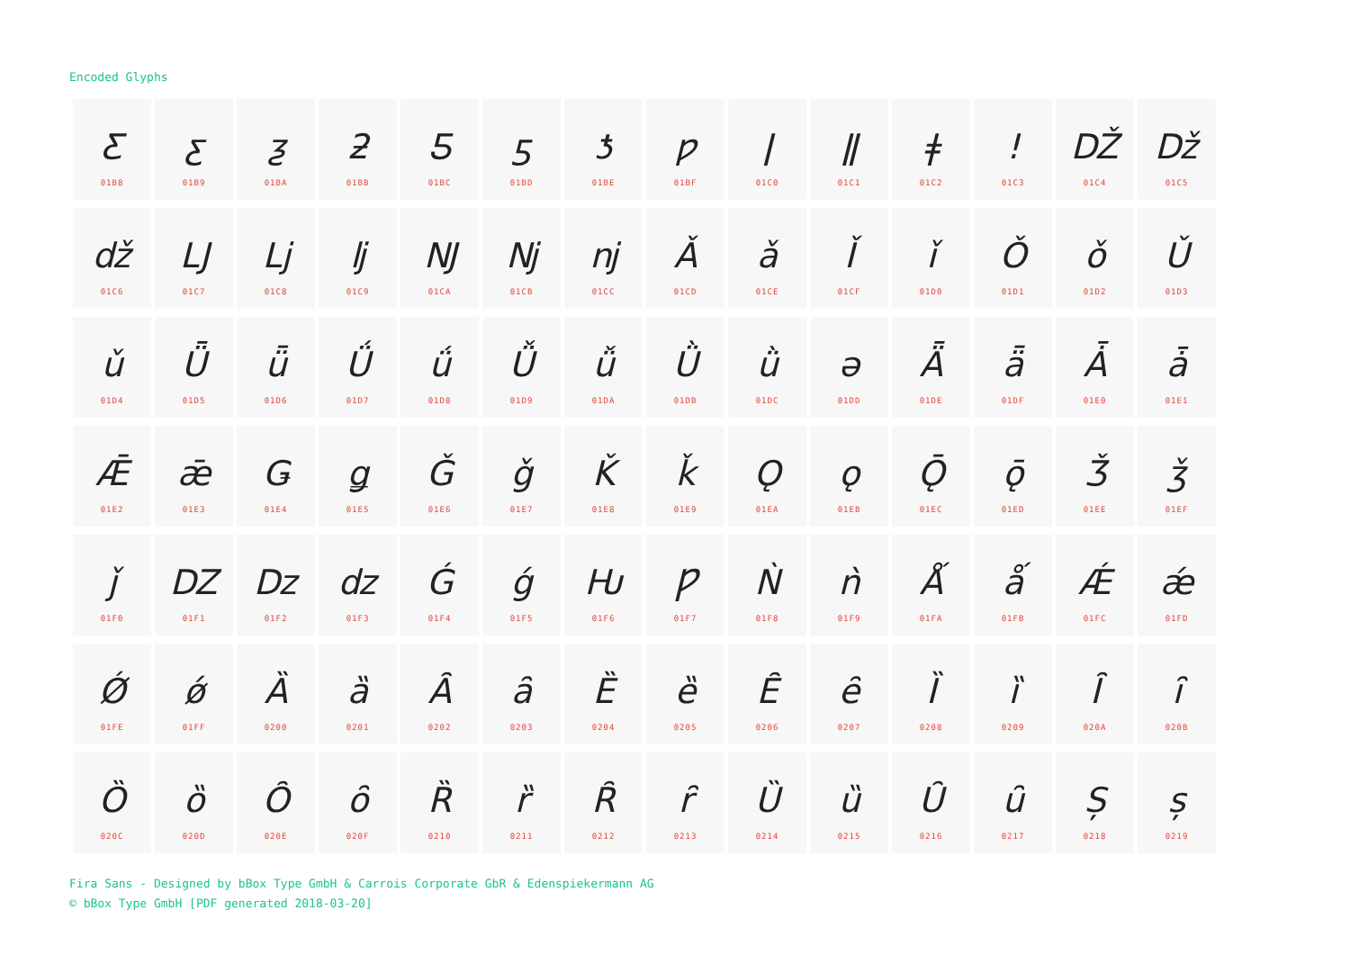Encoded Glyphs
| Ƹ 01B8 | ƹ 01B9 | ƺ 01BA | ƻ 01BB | Ƽ 01BC | ƽ 01BD | ƾ 01BE | ƿ 01BF | ǀ 01C0 | ǁ 01C1 | ǂ 01C2 | ǃ 01C3 | Ǆ 01C4 | ǅ 01C5 |
| ǆ 01C6 | Ǉ 01C7 | ǈ 01C8 | ǉ 01C9 | Ǌ 01CA | ǋ 01CB | ǌ 01CC | Ǎ 01CD | ǎ 01CE | Ǐ 01CF | ǐ 01D0 | Ǒ 01D1 | ǒ 01D2 | Ǔ 01D3 |
| ǔ 01D4 | Ǖ 01D5 | ǖ 01D6 | Ǘ 01D7 | ǘ 01D8 | Ǚ 01D9 | ǚ 01DA | Ǜ 01DB | ǜ 01DC | ǝ 01DD | Ǟ 01DE | ǟ 01DF | Ǡ 01E0 | ǡ 01E1 |
| Ǣ 01E2 | ǣ 01E3 | Ǥ 01E4 | ǥ 01E5 | Ǧ 01E6 | ǧ 01E7 | Ǩ 01E8 | ǩ 01E9 | Ǫ 01EA | ǫ 01EB | Ǭ 01EC | ǭ 01ED | Ǯ 01EE | ǯ 01EF |
| ǰ 01F0 | Ǳ 01F1 | ǲ 01F2 | ǳ 01F3 | Ǵ 01F4 | ǵ 01F5 | Ƕ 01F6 | Ƿ 01F7 | Ǹ 01F8 | ǹ 01F9 | Ǻ 01FA | ǻ 01FB | Ǽ 01FC | ǽ 01FD |
| Ǿ 01FE | ǿ 01FF | Ȁ 0200 | ȁ 0201 | Ȃ 0202 | ȃ 0203 | Ȅ 0204 | ȅ 0205 | Ȇ 0206 | ȇ 0207 | Ȉ 0208 | ȉ 0209 | Ȋ 020A | ȋ 020B |
| Ȍ 020C | ȍ 020D | Ȏ 020E | ȏ 020F | Ȑ 0210 | ȑ 0211 | Ȓ 0212 | ȓ 0213 | Ȕ 0214 | ȕ 0215 | Ȗ 0216 | ȗ 0217 | Ș 0218 | ș 0219 |
Fira Sans - Designed by bBox Type GmbH & Carrois Corporate GbR & Edenspiekermann AG
© bBox Type GmbH [PDF generated 2018-03-20]